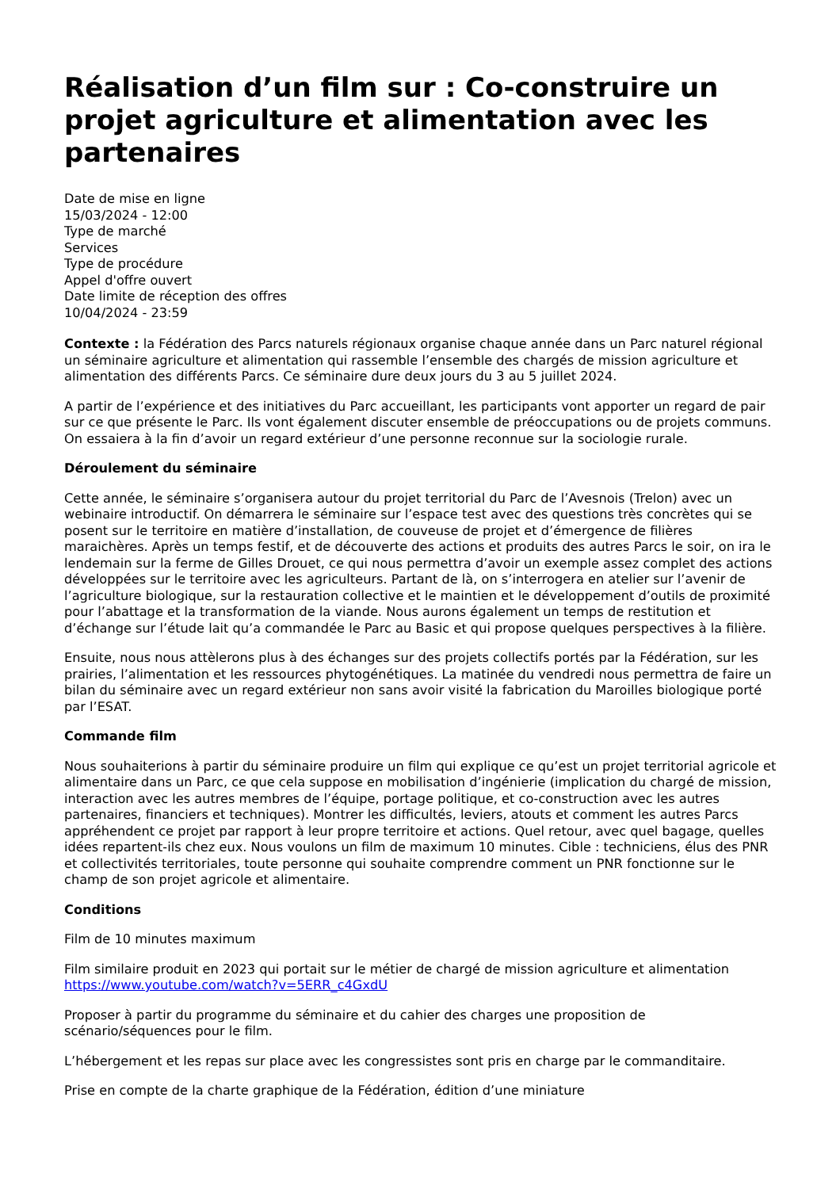Réalisation d’un film sur : Co-construire un projet agriculture et alimentation avec les partenaires
Date de mise en ligne
15/03/2024 - 12:00
Type de marché
Services
Type de procédure
Appel d'offre ouvert
Date limite de réception des offres
10/04/2024 - 23:59
Contexte : la Fédération des Parcs naturels régionaux organise chaque année dans un Parc naturel régional un séminaire agriculture et alimentation qui rassemble l’ensemble des chargés de mission agriculture et alimentation des différents Parcs. Ce séminaire dure deux jours du 3 au 5 juillet 2024.
A partir de l’expérience et des initiatives du Parc accueillant, les participants vont apporter un regard de pair sur ce que présente le Parc. Ils vont également discuter ensemble de préoccupations ou de projets communs. On essaiera à la fin d’avoir un regard extérieur d’une personne reconnue sur la sociologie rurale.
Déroulement du séminaire
Cette année, le séminaire s’organisera autour du projet territorial du Parc de l’Avesnois (Trelon) avec un webinaire introductif. On démarrera le séminaire sur l’espace test avec des questions très concrètes qui se posent sur le territoire en matière d’installation, de couveuse de projet et d’émergence de filières maraichères. Après un temps festif, et de découverte des actions et produits des autres Parcs le soir, on ira le lendemain sur la ferme de Gilles Drouet, ce qui nous permettra d’avoir un exemple assez complet des actions développées sur le territoire avec les agriculteurs. Partant de là, on s’interrogera en atelier sur l’avenir de l’agriculture biologique, sur la restauration collective et le maintien et le développement d’outils de proximité pour l’abattage et la transformation de la viande. Nous aurons également un temps de restitution et d’échange sur l’étude lait qu’a commandée le Parc au Basic et qui propose quelques perspectives à la filière.
Ensuite, nous nous attèlerons plus à des échanges sur des projets collectifs portés par la Fédération, sur les prairies, l’alimentation et les ressources phytogénétiques. La matinée du vendredi nous permettra de faire un bilan du séminaire avec un regard extérieur non sans avoir visité la fabrication du Maroilles biologique porté par l’ESAT.
Commande film
Nous souhaiterions à partir du séminaire produire un film qui explique ce qu’est un projet territorial agricole et alimentaire dans un Parc, ce que cela suppose en mobilisation d’ingénierie (implication du chargé de mission, interaction avec les autres membres de l’équipe, portage politique, et co-construction avec les autres partenaires, financiers et techniques). Montrer les difficultés, leviers, atouts et comment les autres Parcs appréhendent ce projet par rapport à leur propre territoire et actions. Quel retour, avec quel bagage, quelles idées repartent-ils chez eux. Nous voulons un film de maximum 10 minutes. Cible : techniciens, élus des PNR et collectivités territoriales, toute personne qui souhaite comprendre comment un PNR fonctionne sur le champ de son projet agricole et alimentaire.
Conditions
Film de 10 minutes maximum
Film similaire produit en 2023 qui portait sur le métier de chargé de mission agriculture et alimentation https://www.youtube.com/watch?v=5ERR_c4GxdU
Proposer à partir du programme du séminaire et du cahier des charges une proposition de scénario/séquences pour le film.
L’hébergement et les repas sur place avec les congressistes sont pris en charge par le commanditaire.
Prise en compte de la charte graphique de la Fédération, édition d’une miniature